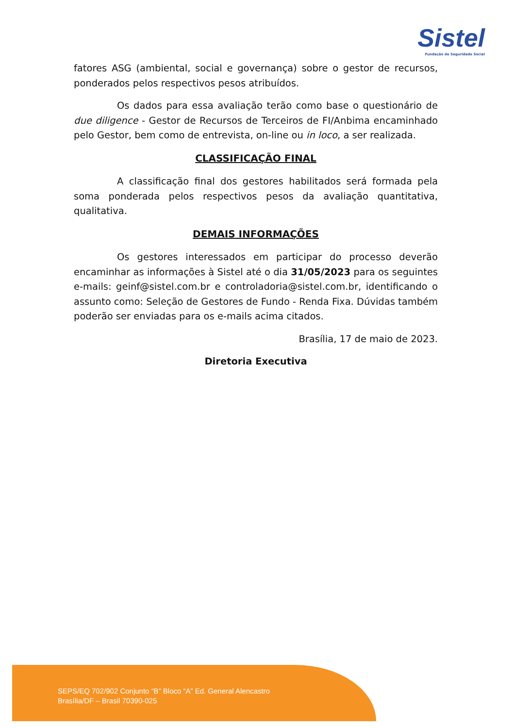Sistel
Fundação de Seguridade Social
fatores ASG (ambiental, social e governança) sobre o gestor de recursos, ponderados pelos respectivos pesos atribuídos.
Os dados para essa avaliação terão como base o questionário de due diligence - Gestor de Recursos de Terceiros de FI/Anbima encaminhado pelo Gestor, bem como de entrevista, on-line ou in loco, a ser realizada.
CLASSIFICAÇÃO FINAL
A classificação final dos gestores habilitados será formada pela soma ponderada pelos respectivos pesos da avaliação quantitativa, qualitativa.
DEMAIS INFORMAÇÕES
Os gestores interessados em participar do processo deverão encaminhar as informações à Sistel até o dia 31/05/2023 para os seguintes e-mails: geinf@sistel.com.br e controladoria@sistel.com.br, identificando o assunto como: Seleção de Gestores de Fundo - Renda Fixa. Dúvidas também poderão ser enviadas para os e-mails acima citados.
Brasília, 17 de maio de 2023.
Diretoria Executiva
SEPS/EQ 702/902 Conjunto “B” Bloco “A” Ed. General Alencastro
Brasília/DF – Brasil 70390-025